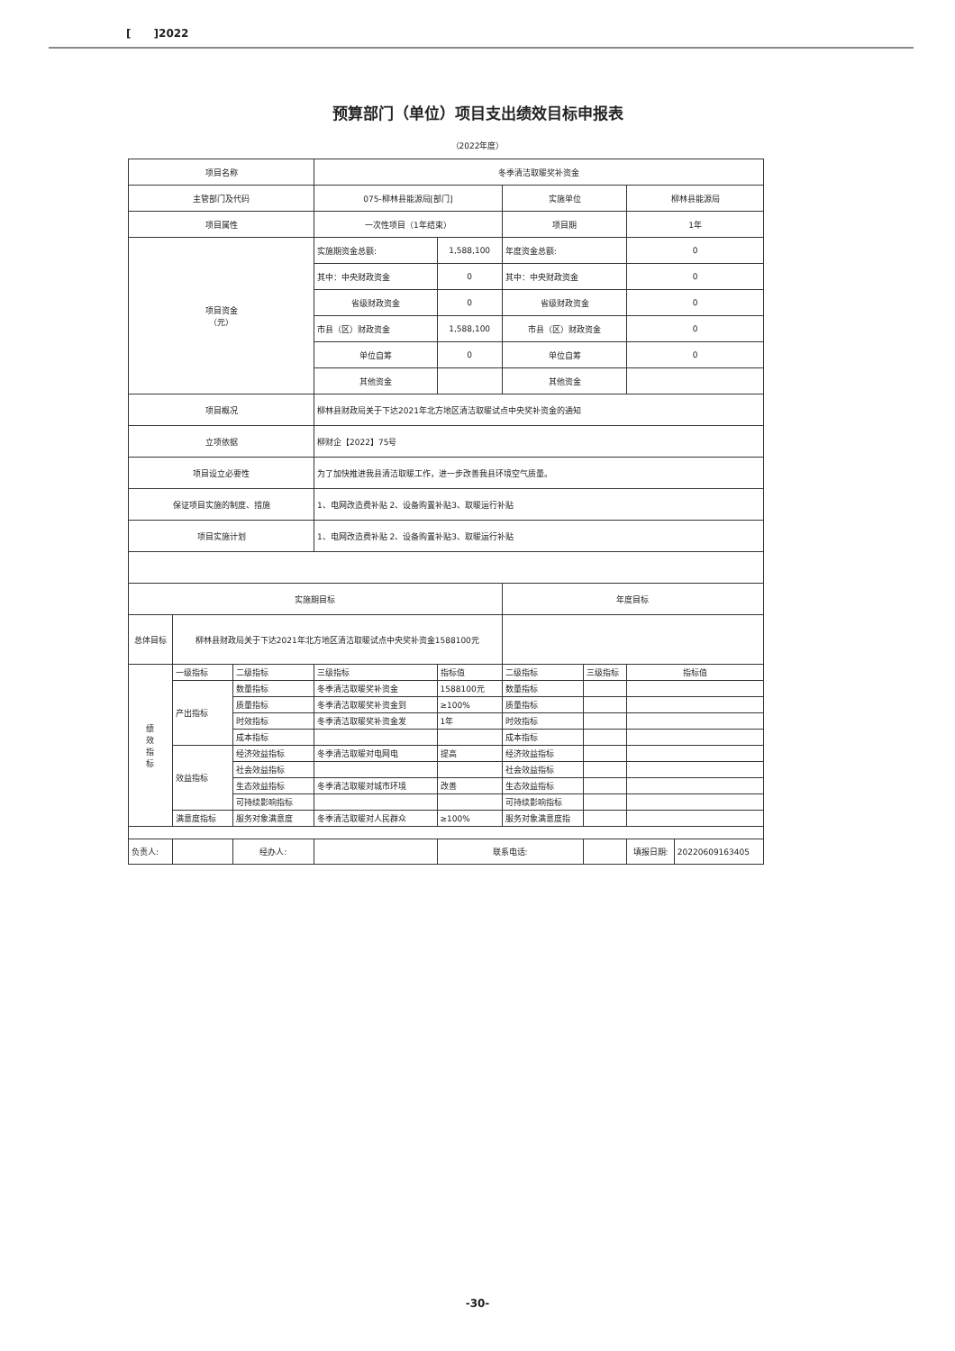[ ]2022
预算部门（单位）项目支出绩效目标申报表
（2022年度）
| 项目名称 | | | 冬季清洁取暖奖补资金 | | | | | |
| 主管部门及代码 | | | 075-柳林县能源局[部门] | | 实施单位 | | 柳林县能源局 | |
| 项目属性 | | | 一次性项目（1年结束） | | 项目期 | | 1年 | |
| 项目资金 （元） | | | 实施期资金总额: | 1,588,100 | 年度资金总额: | | 0 | |
| | | | 其中：中央财政资金 | 0 | 其中：中央财政资金 | | 0 | |
| | | | 省级财政资金 | 0 | 省级财政资金 | | 0 | |
| | | | 市县（区）财政资金 | 1,588,100 | 市县（区）财政资金 | | 0 | |
| | | | 单位自筹 | 0 | 单位自筹 | | 0 | |
| | | | 其他资金 | | 其他资金 | | | |
| 项目概况 | | | 柳林县财政局关于下达2021年北方地区清洁取暖试点中央奖补资金的通知 | | | | | |
| 立项依据 | | | 柳财企【2022】75号 | | | | | |
| 项目设立必要性 | | | 为了加快推进我县清洁取暖工作，进一步改善我县环境空气质量。 | | | | | |
| 保证项目实施的制度、措施 | | | 1、电网改造费补贴 2、设备购置补贴3、取暖运行补贴 | | | | | |
| 项目实施计划 | | | 1、电网改造费补贴 2、设备购置补贴3、取暖运行补贴 | | | | | |
| 实施期目标 | | | | | 年度目标 | | | |
| 总体目标 | 柳林县财政局关于下达2021年北方地区清洁取暖试点中央奖补资金1588100元 | | | | | | | |
| 绩 效 指 标 | 一级指标 | 二级指标 | 三级指标 | 指标值 | 二级指标 | 三级指标 | 指标值 | |
| | 产出指标 | 数量指标 | 冬季清洁取暖奖补资金 | 1588100元 | 数量指标 | | | |
| | | 质量指标 | 冬季清洁取暖奖补资金到 | ≥100% | 质量指标 | | | |
| | | 时效指标 | 冬季清洁取暖奖补资金发 | 1年 | 时效指标 | | | |
| | | 成本指标 | | | 成本指标 | | | |
| | 效益指标 | 经济效益指标 | 冬季清洁取暖对电网电 | 提高 | 经济效益指标 | | | |
| | | 社会效益指标 | | | 社会效益指标 | | | |
| | | 生态效益指标 | 冬季清洁取暖对城市环境 | 改善 | 生态效益指标 | | | |
| | | 可持续影响指标 | | | 可持续影响指标 | | | |
| | 满意度指标 | 服务对象满意度 | 冬季清洁取暖对人民群众 | ≥100% | 服务对象满意度指 | | | |
| 负责人: | | 经办人: | | 联系电话: | | | 填报日期: | 20220609163405 |
-30-